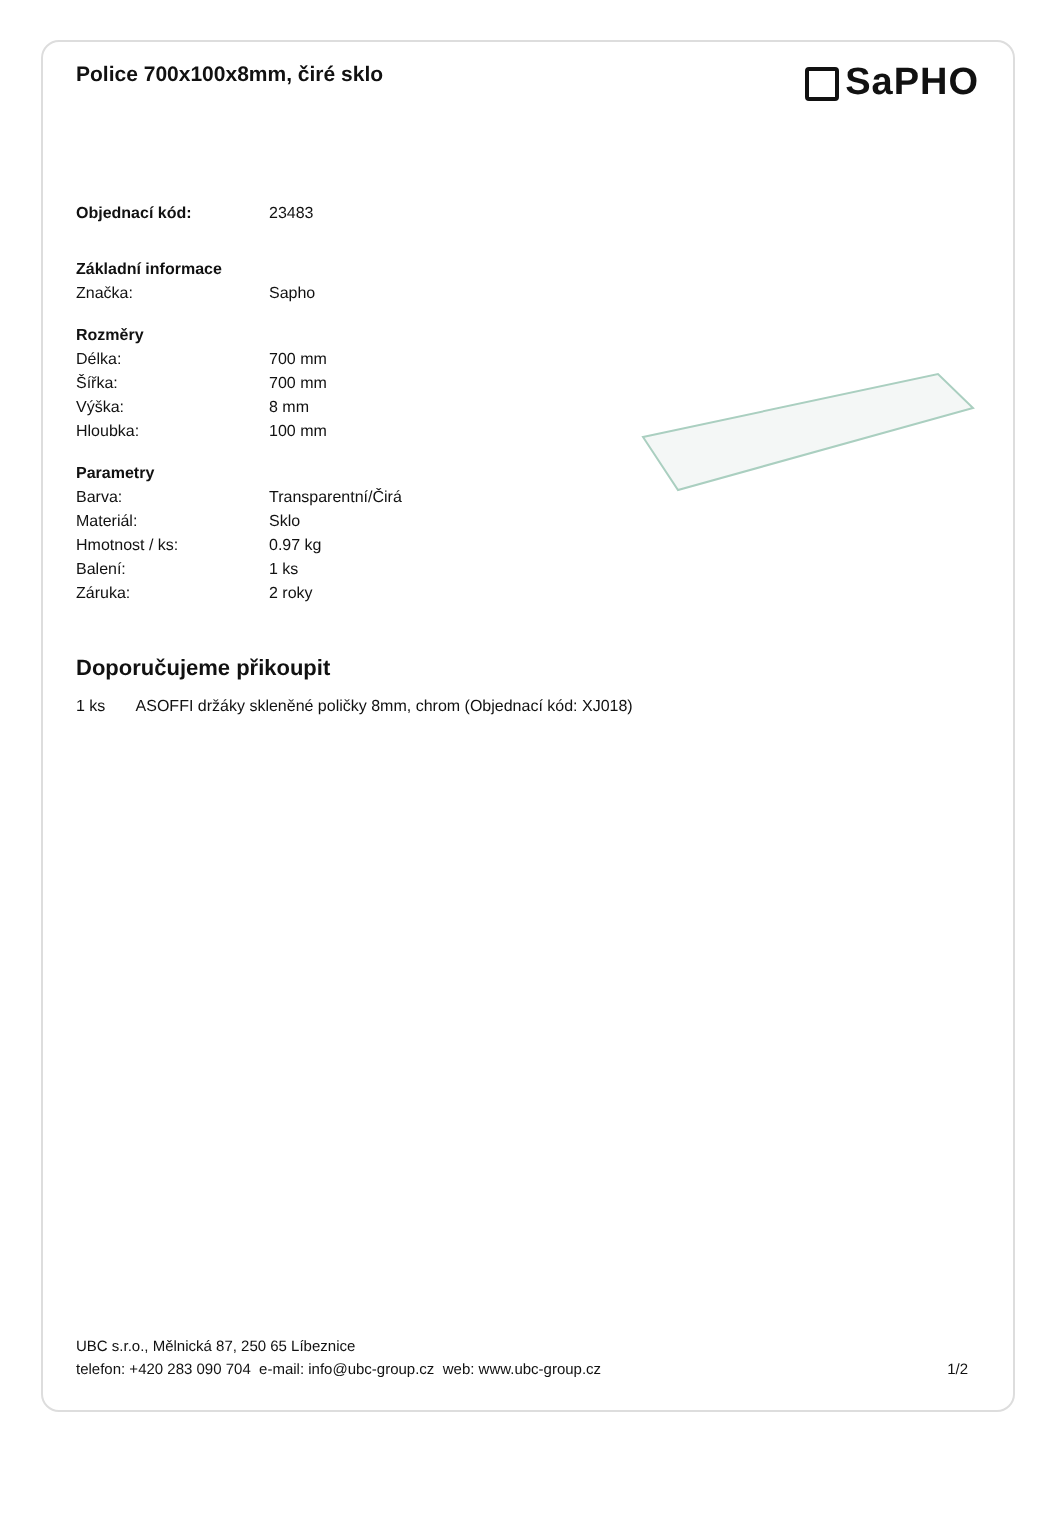Police 700x100x8mm, čiré sklo
SaPHO
| Objednací kód: | 23483 |
| Základní informace | |
| Značka: | Sapho |
| Rozměry | |
| Délka: | 700 mm |
| Šířka: | 700 mm |
| Výška: | 8 mm |
| Hloubka: | 100 mm |
| Parametry | |
| Barva: | Transparentní/Čirá |
| Materiál: | Sklo |
| Hmotnost / ks: | 0.97 kg |
| Balení: | 1 ks |
| Záruka: | 2 roky |
Doporučujeme přikoupit
1 ks ASOFFI držáky skleněné poličky 8mm, chrom (Objednací kód: XJ018)
UBC s.r.o., Mělnická 87, 250 65 Líbeznice
telefon: +420 283 090 704 e-mail: info@ubc-group.cz web: www.ubc-group.cz 1/2